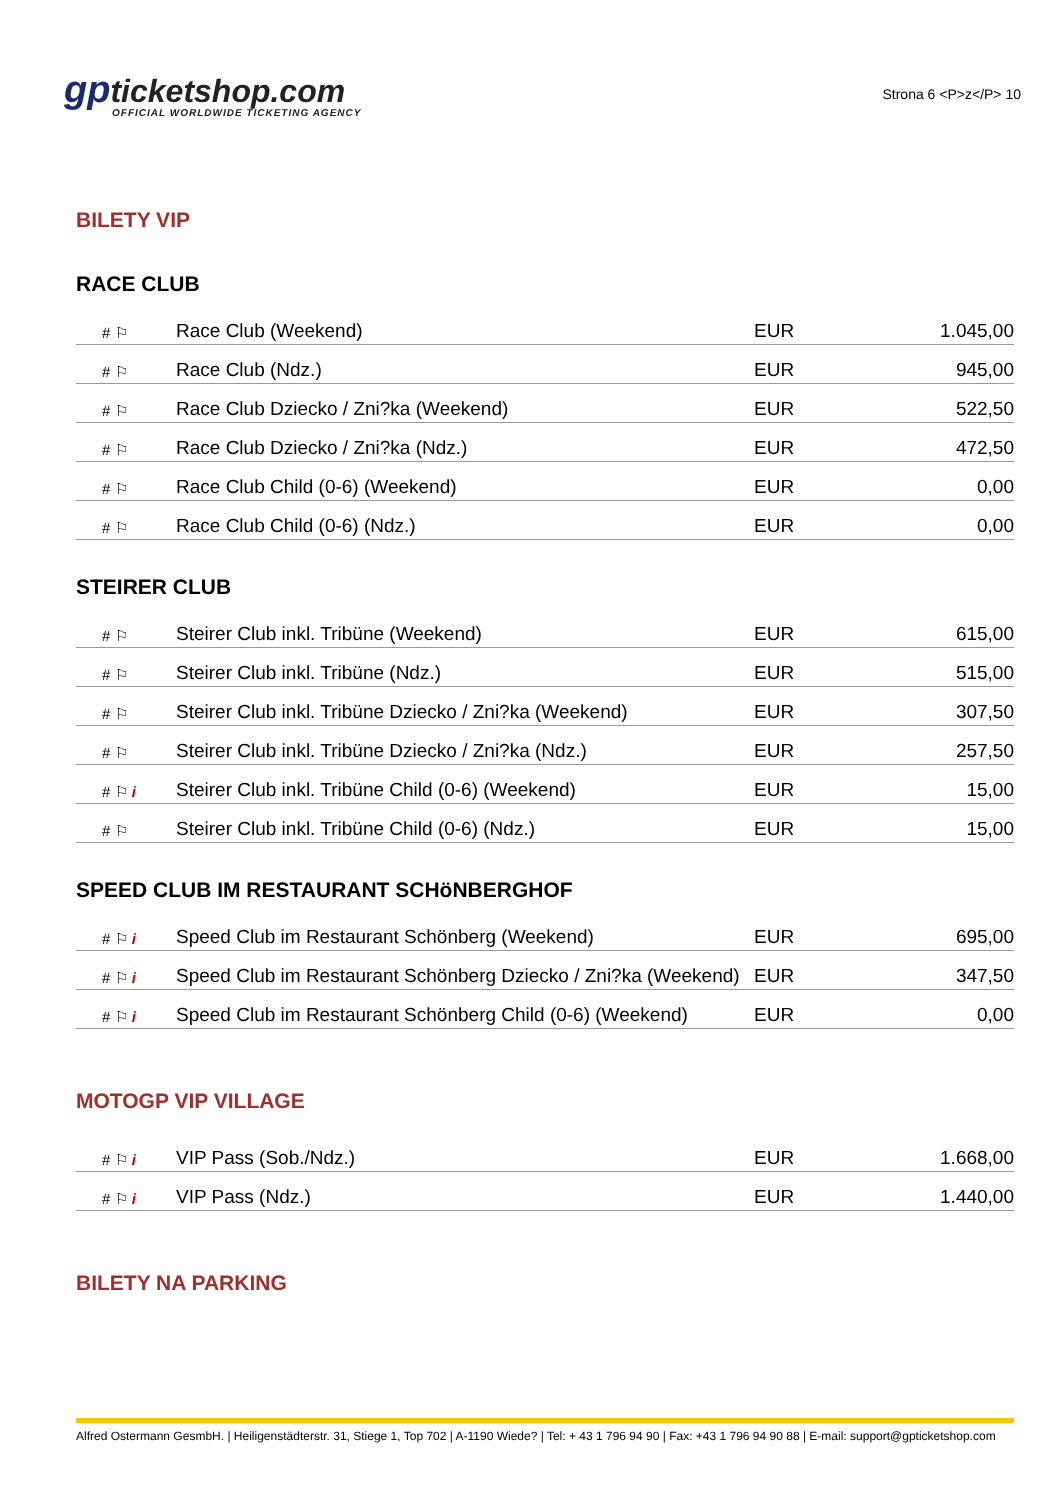gpticketshop.com
OFFICIAL WORLDWIDE TICKETING AGENCY
Strona 6 <P>z</P> 10
BILETY VIP
RACE CLUB
| # ⚐ | Race Club (Weekend) | EUR | 1.045,00 |
| # ⚐ | Race Club (Ndz.) | EUR | 945,00 |
| # ⚐ | Race Club Dziecko / Zni?ka (Weekend) | EUR | 522,50 |
| # ⚐ | Race Club Dziecko / Zni?ka (Ndz.) | EUR | 472,50 |
| # ⚐ | Race Club Child (0-6) (Weekend) | EUR | 0,00 |
| # ⚐ | Race Club Child (0-6) (Ndz.) | EUR | 0,00 |
STEIRER CLUB
| # ⚐ | Steirer Club inkl. Tribüne (Weekend) | EUR | 615,00 |
| # ⚐ | Steirer Club inkl. Tribüne (Ndz.) | EUR | 515,00 |
| # ⚐ | Steirer Club inkl. Tribüne Dziecko / Zni?ka (Weekend) | EUR | 307,50 |
| # ⚐ | Steirer Club inkl. Tribüne Dziecko / Zni?ka (Ndz.) | EUR | 257,50 |
| # ⚐ i | Steirer Club inkl. Tribüne Child (0-6) (Weekend) | EUR | 15,00 |
| # ⚐ | Steirer Club inkl. Tribüne Child (0-6) (Ndz.) | EUR | 15,00 |
SPEED CLUB IM RESTAURANT SCHöNBERGHOF
| # ⚐ i | Speed Club im Restaurant Schönberg (Weekend) | EUR | 695,00 |
| # ⚐ i | Speed Club im Restaurant Schönberg Dziecko / Zni?ka (Weekend) | EUR | 347,50 |
| # ⚐ i | Speed Club im Restaurant Schönberg Child (0-6) (Weekend) | EUR | 0,00 |
MOTOGP VIP VILLAGE
| # ⚐ i | VIP Pass (Sob./Ndz.) | EUR | 1.668,00 |
| # ⚐ i | VIP Pass (Ndz.) | EUR | 1.440,00 |
BILETY NA PARKING
Alfred Ostermann GesmbH. | Heiligenstädterstr. 31, Stiege 1, Top 702 | A-1190 Wiede? | Tel: + 43 1 796 94 90 | Fax: +43 1 796 94 90 88 | E-mail: support@gpticketshop.com